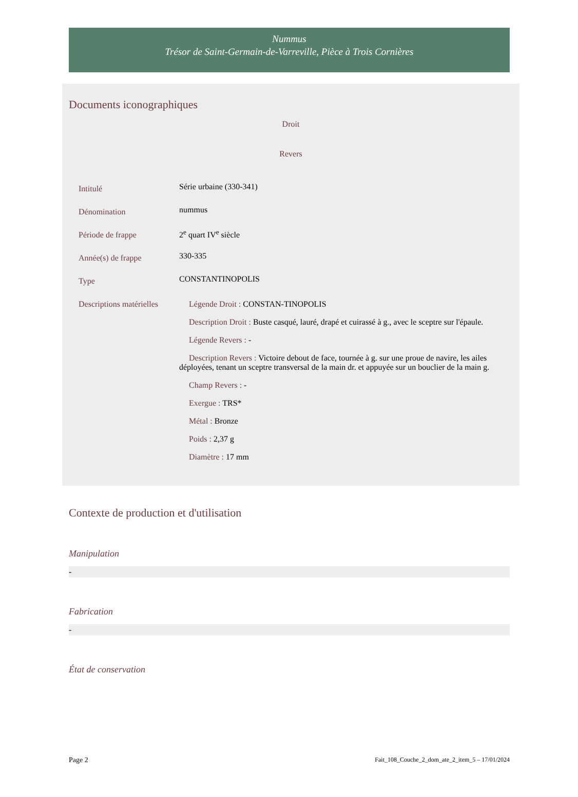Nummus
Trésor de Saint-Germain-de-Varreville, Pièce à Trois Cornières
Documents iconographiques
Droit
Revers
| Intitulé | Série urbaine (330-341) |
| Dénomination | nummus |
| Période de frappe | 2<sup>e</sup> quart IV<sup>e</sup> siècle |
| Année(s) de frappe | 330-335 |
| Type | CONSTANTINOPOLIS |
| Descriptions matérielles | Légende Droit : CONSTAN-TINOPOLIS Description Droit : Buste casqué, lauré, drapé et cuirassé à g., avec le sceptre sur l'épaule. Légende Revers : - Description Revers : Victoire debout de face, tournée à g. sur une proue de navire, les ailes déployées, tenant un sceptre transversal de la main dr. et appuyée sur un bouclier de la main g. Champ Revers : - Exergue : TRS* Métal : Bronze Poids : 2,37 g Diamètre : 17 mm |
Contexte de production et d'utilisation
Manipulation
-
Fabrication
-
État de conservation
Page 2 Fait_108_Couche_2_dom_ate_2_item_5 – 17/01/2024